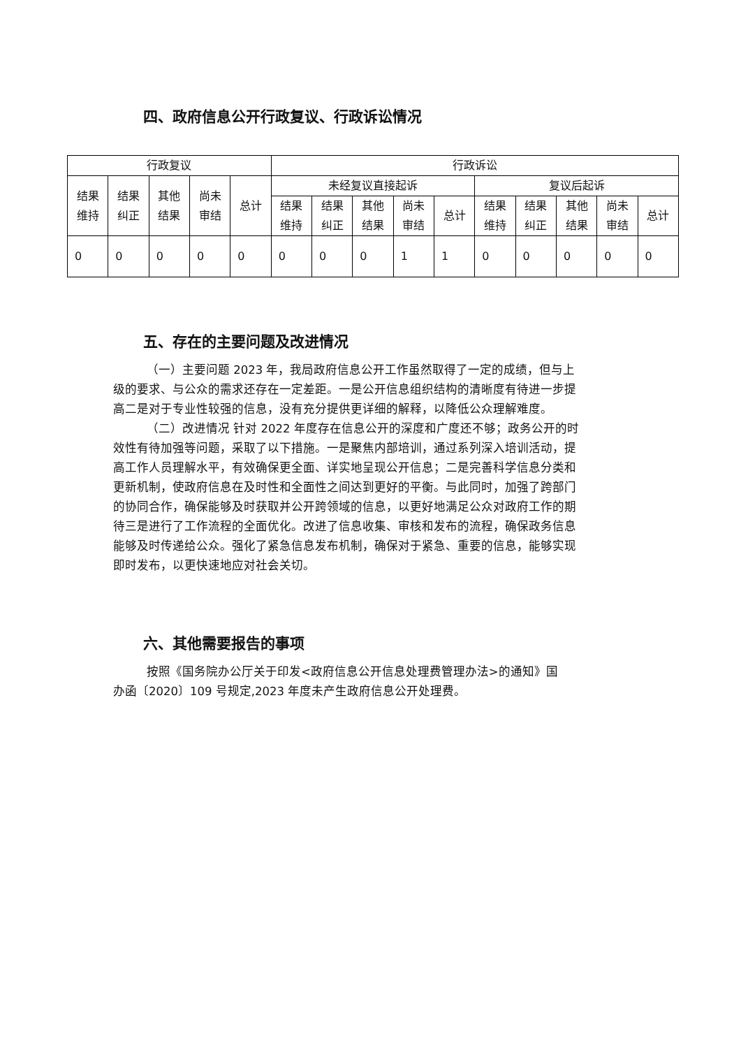四、政府信息公开行政复议、行政诉讼情况
| 行政复议 | | | | | 行政诉讼 | | | | | | | | | |
| --- | --- | --- | --- | --- | --- | --- | --- | --- | --- | --- | --- | --- | --- | --- |
| 结果 维持 | 结果 纠正 | 其他 结果 | 尚未 审结 | 总计 | 未经复议直接起诉 | | | | | 复议后起诉 | | | | |
| | | | | | 结果 维持 | 结果 纠正 | 其他 结果 | 尚未 审结 | 总计 | 结果 维持 | 结果 纠正 | 其他 结果 | 尚未 审结 | 总计 |
| 0 | 0 | 0 | 0 | 0 | 0 | 0 | 0 | 1 | 1 | 0 | 0 | 0 | 0 | 0 |
五、存在的主要问题及改进情况
（一）主要问题 2023 年，我局政府信息公开工作虽然取得了一定的成绩，但与上级的要求、与公众的需求还存在一定差距。一是公开信息组织结构的清晰度有待进一步提高二是对于专业性较强的信息，没有充分提供更详细的解释，以降低公众理解难度。
（二）改进情况 针对 2022 年度存在信息公开的深度和广度还不够；政务公开的时效性有待加强等问题，采取了以下措施。一是聚焦内部培训，通过系列深入培训活动，提高工作人员理解水平，有效确保更全面、详实地呈现公开信息；二是完善科学信息分类和更新机制，使政府信息在及时性和全面性之间达到更好的平衡。与此同时，加强了跨部门的协同合作，确保能够及时获取并公开跨领域的信息，以更好地满足公众对政府工作的期待三是进行了工作流程的全面优化。改进了信息收集、审核和发布的流程，确保政务信息能够及时传递给公众。强化了紧急信息发布机制，确保对于紧急、重要的信息，能够实现即时发布，以更快速地应对社会关切。
六、其他需要报告的事项
按照《国务院办公厅关于印发<政府信息公开信息处理费管理办法>的通知》国办函〔2020〕109 号规定,2023 年度未产生政府信息公开处理费。